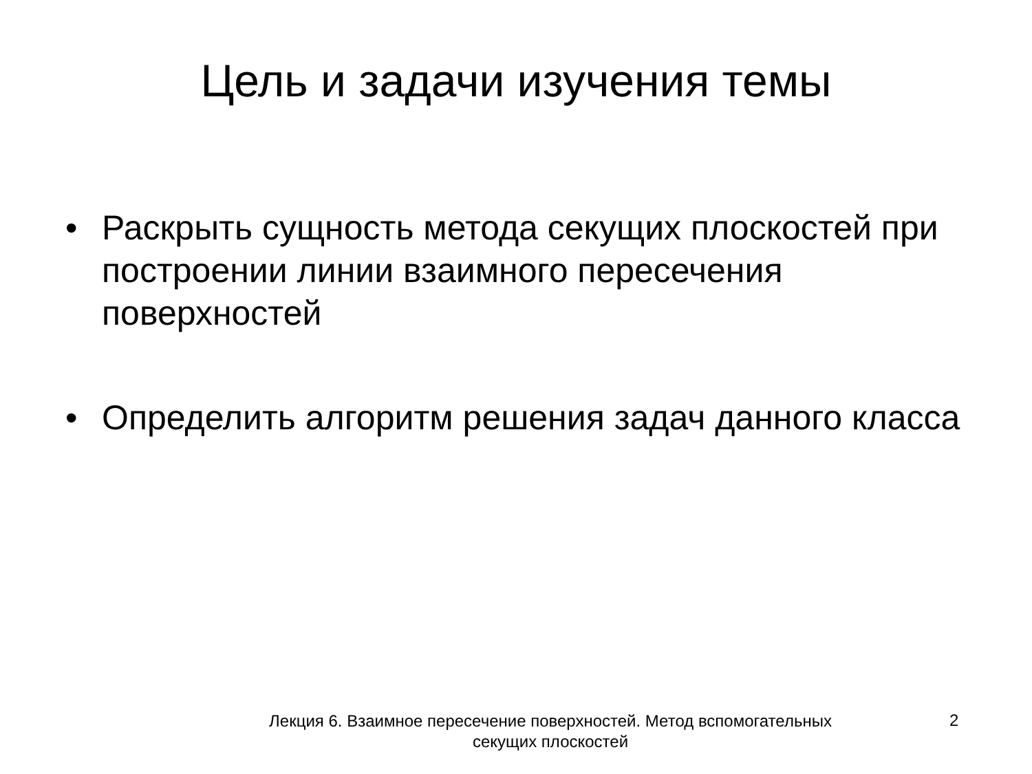Цель и задачи изучения темы
• Раскрыть сущность метода секущих плоскостей при построении линии взаимного пересечения поверхностей
• Определить алгоритм решения задач данного класса
Лекция 6. Взаимное пересечение поверхностей. Метод вспомогательных секущих плоскостей
2